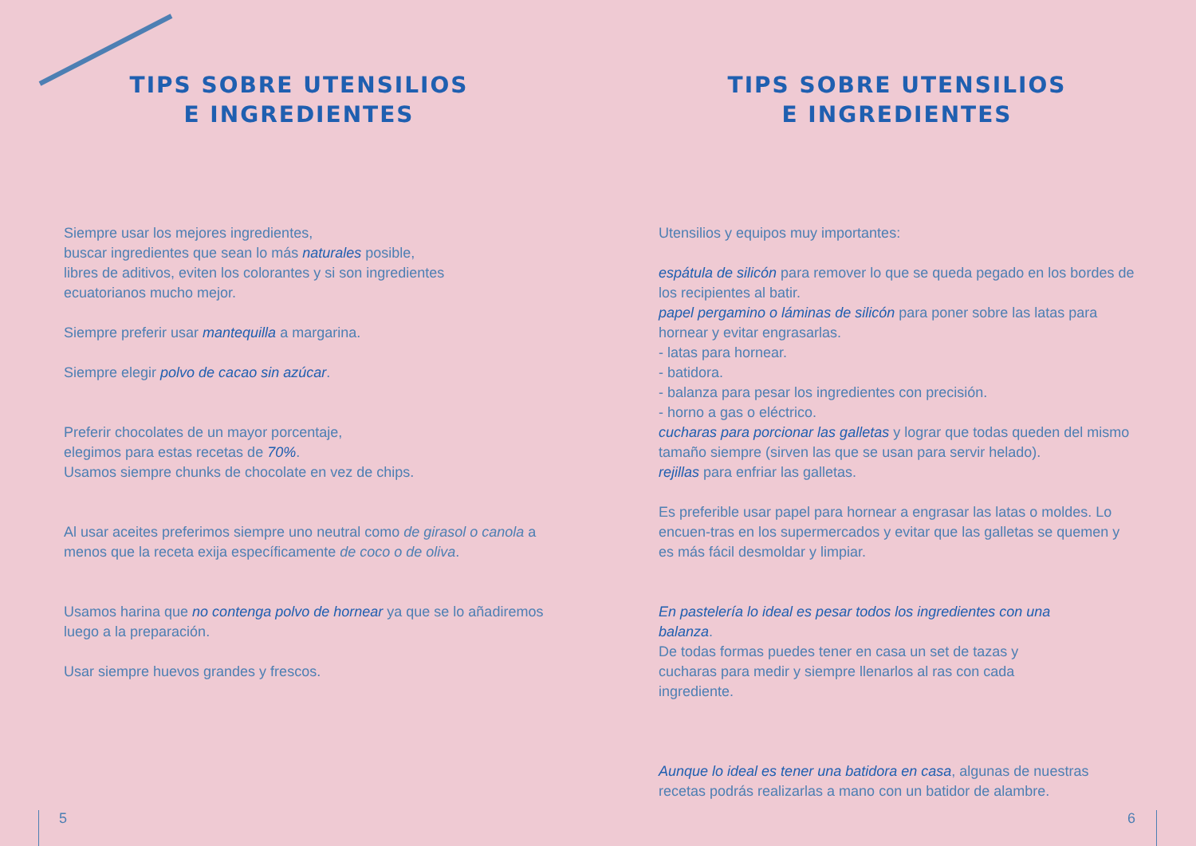TIPS SOBRE UTENSILIOS
E INGREDIENTES
Siempre usar los mejores ingredientes,
buscar ingredientes que sean lo más naturales posible,
libres de aditivos, eviten los colorantes y si son ingredientes
ecuatorianos mucho mejor.
Siempre preferir usar mantequilla a margarina.
Siempre elegir polvo de cacao sin azúcar.
Preferir chocolates de un mayor porcentaje,
elegimos para estas recetas de 70%.
Usamos siempre chunks de chocolate en vez de chips.
Al usar aceites preferimos siempre uno neutral como de girasol o canola a menos que la receta exija específicamente de coco o de oliva.
Usamos harina que no contenga polvo de hornear ya que se lo añadiremos luego a la preparación.
Usar siempre huevos grandes y frescos.
5
TIPS SOBRE UTENSILIOS
E INGREDIENTES
Utensilios y equipos muy importantes:
espátula de silicón para remover lo que se queda pegado en los bordes de los recipientes al batir.
papel pergamino o láminas de silicón para poner sobre las latas para hornear y evitar engrasarlas.
- latas para hornear.
- batidora.
- balanza para pesar los ingredientes con precisión.
- horno a gas o eléctrico.
cucharas para porcionar las galletas y lograr que todas queden del mismo tamaño siempre (sirven las que se usan para servir helado).
rejillas para enfriar las galletas.
Es preferible usar papel para hornear a engrasar las latas o moldes. Lo encuen-tras en los supermercados y evitar que las galletas se quemen y es más fácil desmoldar y limpiar.
En pastelería lo ideal es pesar todos los ingredientes con una balanza.
De todas formas puedes tener en casa un set de tazas y cucharas para medir y siempre llenarlos al ras con cada ingrediente.
Aunque lo ideal es tener una batidora en casa, algunas de nuestras recetas podrás realizarlas a mano con un batidor de alambre.
6